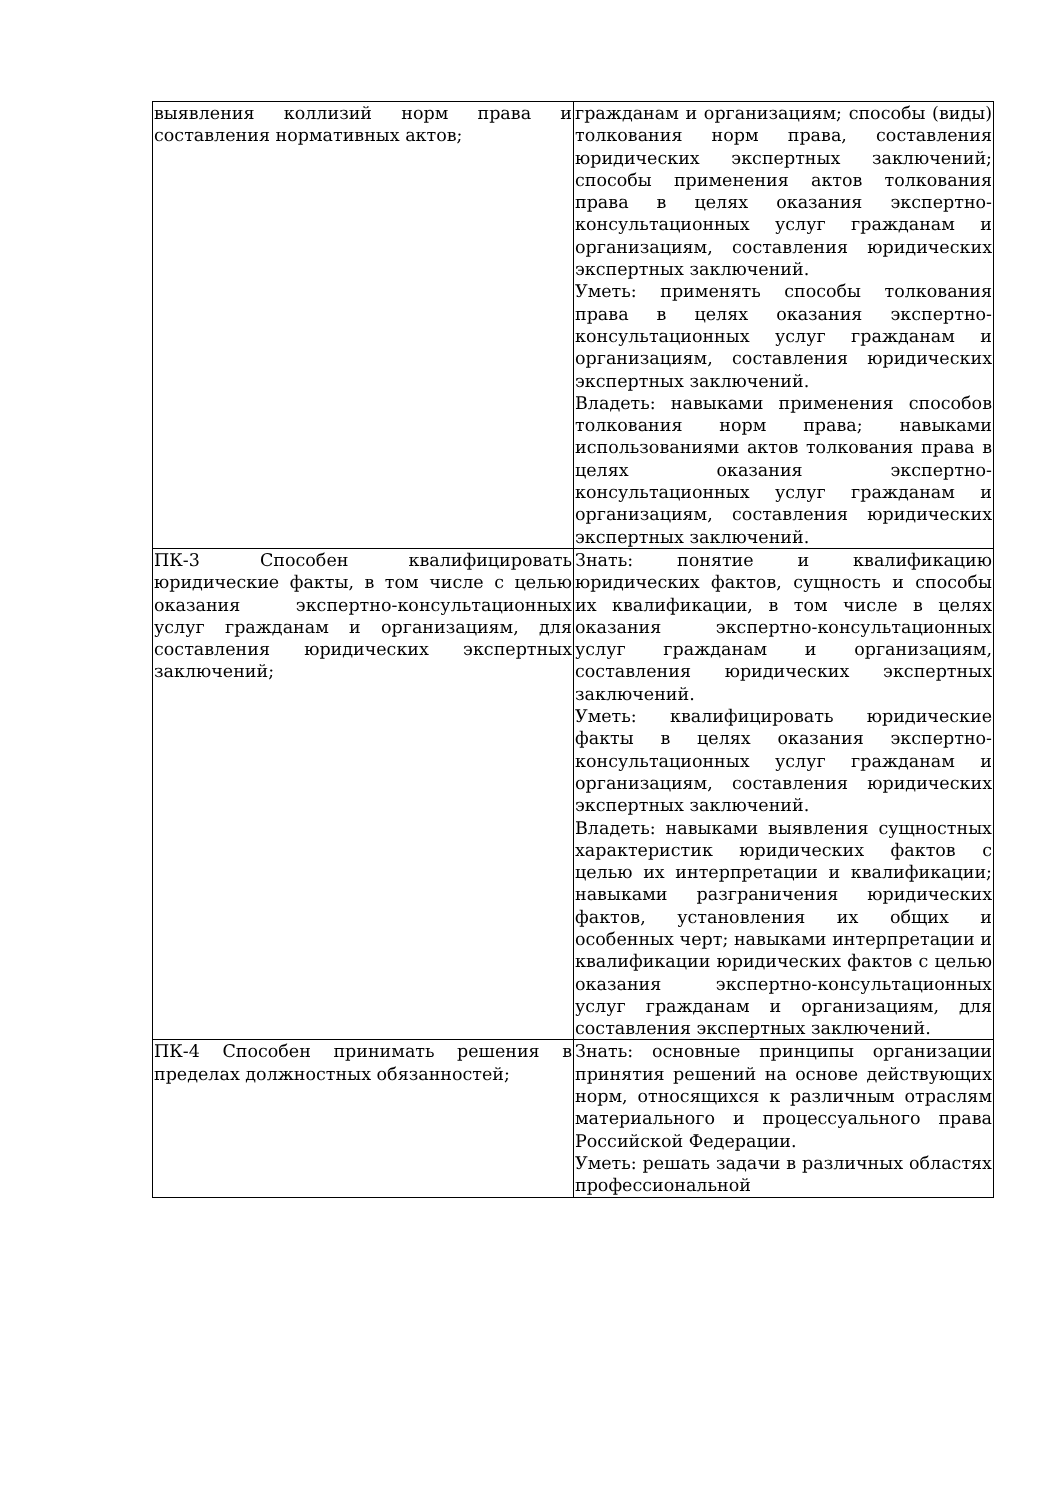| выявления коллизий норм права и составления нормативных актов; | гражданам и организациям; способы (виды) толкования норм права, составления юридических экспертных заключений; способы применения актов толкования права в целях оказания экспертно-консультационных услуг гражданам и организациям, составления юридических экспертных заключений. Уметь: применять способы толкования права в целях оказания экспертно-консультационных услуг гражданам и организациям, составления юридических экспертных заключений. Владеть: навыками применения способов толкования норм права; навыками использованиями актов толкования права в целях оказания экспертно-консультационных услуг гражданам и организациям, составления юридических экспертных заключений. |
| ПК-3 Способен квалифицировать юридические факты, в том числе с целью оказания экспертно-консультационных услуг гражданам и организациям, для составления юридических экспертных заключений; | Знать: понятие и квалификацию юридических фактов, сущность и способы их квалификации, в том числе в целях оказания экспертно-консультационных услуг гражданам и организациям, составления юридических экспертных заключений. Уметь: квалифицировать юридические факты в целях оказания экспертно-консультационных услуг гражданам и организациям, составления юридических экспертных заключений. Владеть: навыками выявления сущностных характеристик юридических фактов с целью их интерпретации и квалификации; навыками разграничения юридических фактов, установления их общих и особенных черт; навыками интерпретации и квалификации юридических фактов с целью оказания экспертно-консультационных услуг гражданам и организациям, для составления экспертных заключений. |
| ПК-4 Способен принимать решения в пределах должностных обязанностей; | Знать: основные принципы организации принятия решений на основе действующих норм, относящихся к различным отраслям материального и процессуального права Российской Федерации. Уметь: решать задачи в различных областях профессиональной |